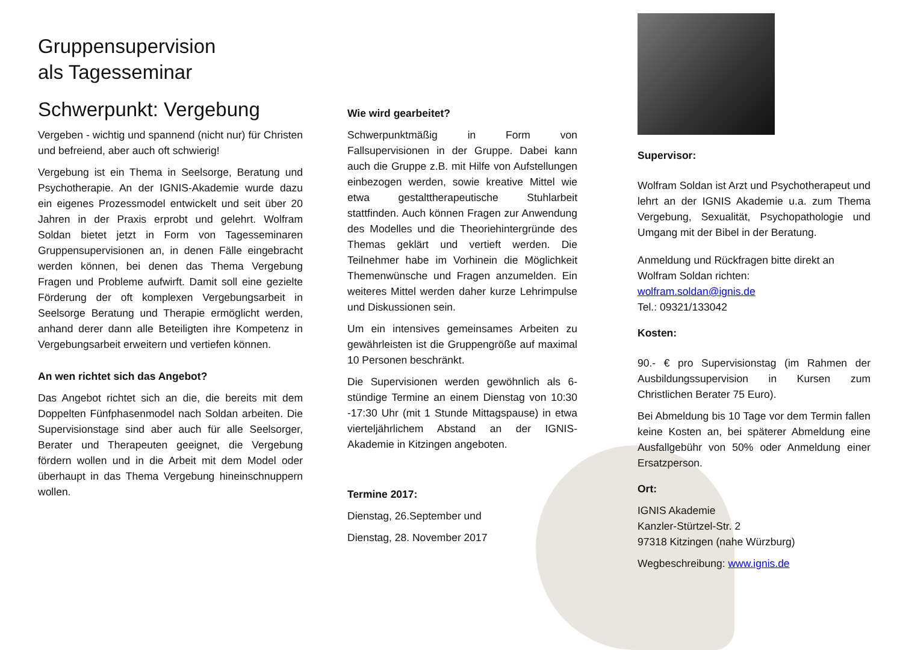Gruppensupervision
als Tagesseminar
Schwerpunkt: Vergebung
Vergeben - wichtig und spannend (nicht nur) für Christen und befreiend, aber auch oft schwierig!
Vergebung ist ein Thema in Seelsorge, Beratung und Psychotherapie. An der IGNIS-Akademie wurde dazu ein eigenes Prozessmodel entwickelt und seit über 20 Jahren in der Praxis erprobt und gelehrt. Wolfram Soldan bietet jetzt in Form von Tagesseminaren Gruppensupervisionen an, in denen Fälle eingebracht werden können, bei denen das Thema Vergebung Fragen und Probleme aufwirft. Damit soll eine gezielte Förderung der oft komplexen Vergebungsarbeit in Seelsorge Beratung und Therapie ermöglicht werden, anhand derer dann alle Beteiligten ihre Kompetenz in Vergebungsarbeit erweitern und vertiefen können.
An wen richtet sich das Angebot?
Das Angebot richtet sich an die, die bereits mit dem Doppelten Fünfphasenmodel nach Soldan arbeiten. Die Supervisionstage sind aber auch für alle Seelsorger, Berater und Therapeuten geeignet, die Vergebung fördern wollen und in die Arbeit mit dem Model oder überhaupt in das Thema Vergebung hineinschnuppern wollen.
Wie wird gearbeitet?
Schwerpunktmäßig in Form von Fallsupervisionen in der Gruppe. Dabei kann auch die Gruppe z.B. mit Hilfe von Aufstellungen einbezogen werden, sowie kreative Mittel wie etwa gestalttherapeutische Stuhlarbeit stattfinden. Auch können Fragen zur Anwendung des Modelles und die Theoriehintergründe des Themas geklärt und vertieft werden. Die Teilnehmer habe im Vorhinein die Möglichkeit Themenwünsche und Fragen anzumelden. Ein weiteres Mittel werden daher kurze Lehrimpulse und Diskussionen sein.
Um ein intensives gemeinsames Arbeiten zu gewährleisten ist die Gruppengröße auf maximal 10 Personen beschränkt.
Die Supervisionen werden gewöhnlich als 6-stündige Termine an einem Dienstag von 10:30 -17:30 Uhr (mit 1 Stunde Mittagspause) in etwa vierteljährlichem Abstand an der IGNIS-Akademie in Kitzingen angeboten.
Termine 2017:
Dienstag, 26.September und
Dienstag, 28. November 2017
Supervisor:
Wolfram Soldan ist Arzt und Psychotherapeut und lehrt an der IGNIS Akademie u.a. zum Thema Vergebung, Sexualität, Psychopathologie und Umgang mit der Bibel in der Beratung.
Anmeldung und Rückfragen bitte direkt an Wolfram Soldan richten:
wolfram.soldan@ignis.de
Tel.: 09321/133042
Kosten:
90.- € pro Supervisionstag (im Rahmen der Ausbildungssupervision in Kursen zum Christlichen Berater 75 Euro).
Bei Abmeldung bis 10 Tage vor dem Termin fallen keine Kosten an, bei späterer Abmeldung eine Ausfallgebühr von 50% oder Anmeldung einer Ersatzperson.
Ort:
IGNIS Akademie
Kanzler-Stürtzel-Str. 2
97318 Kitzingen (nahe Würzburg)
Wegbeschreibung: www.ignis.de